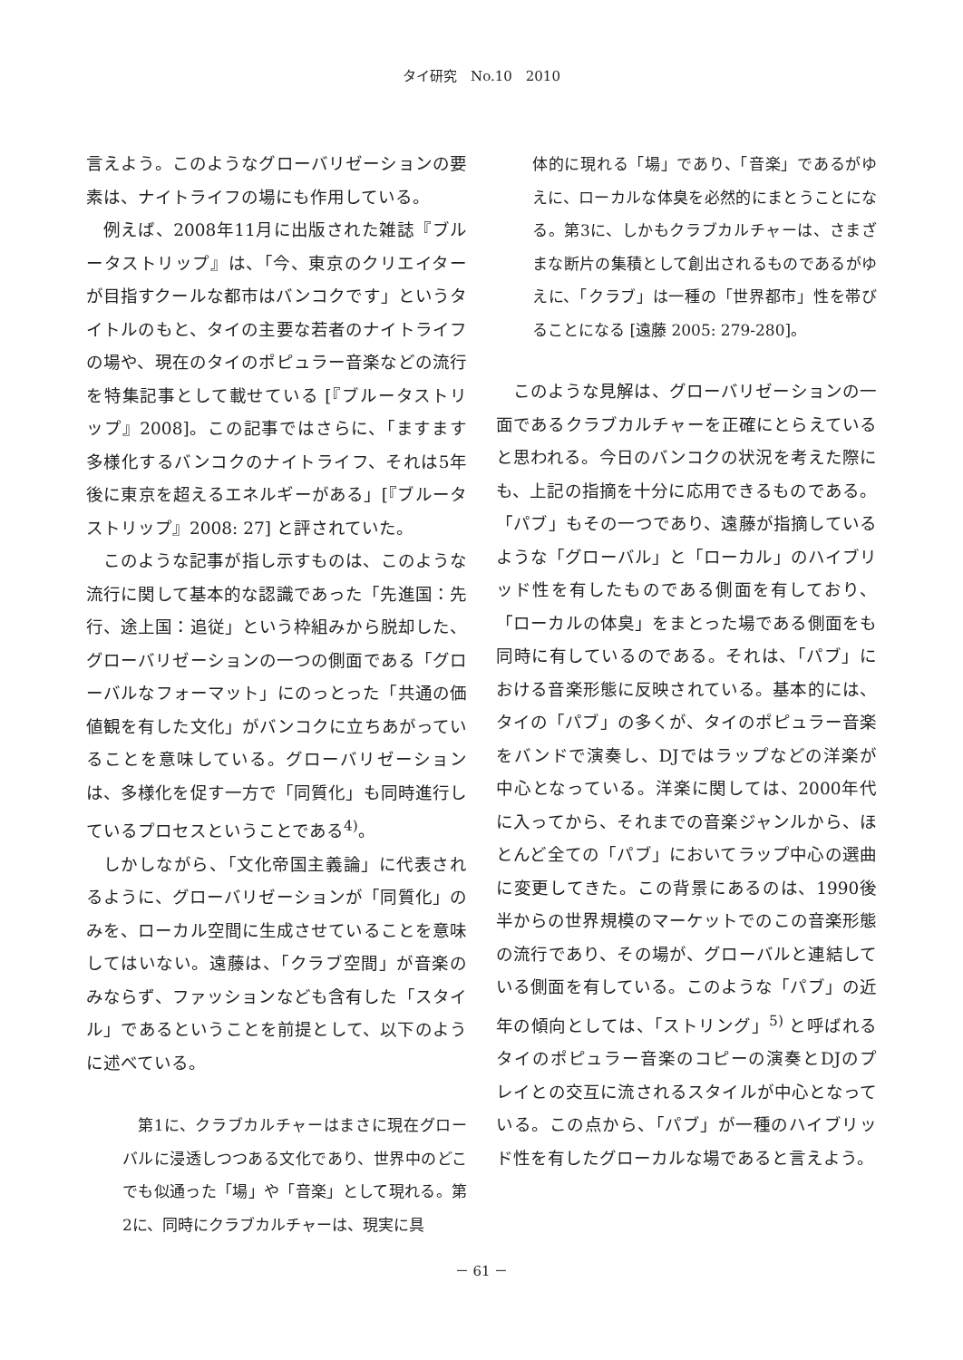タイ研究　No.10　2010
言えよう。このようなグローバリゼーションの要素は、ナイトライフの場にも作用している。
例えば、2008年11月に出版された雑誌『ブルータストリップ』は、「今、東京のクリエイターが目指すクールな都市はバンコクです」というタイトルのもと、タイの主要な若者のナイトライフの場や、現在のタイのポピュラー音楽などの流行を特集記事として載せている [『ブルータストリップ』2008]。この記事ではさらに、「ますます多様化するバンコクのナイトライフ、それは5年後に東京を超えるエネルギーがある」[『ブルータストリップ』2008: 27] と評されていた。
このような記事が指し示すものは、このような流行に関して基本的な認識であった「先進国：先行、途上国：追従」という枠組みから脱却した、グローバリゼーションの一つの側面である「グローバルなフォーマット」にのっとった「共通の価値観を有した文化」がバンコクに立ちあがっていることを意味している。グローバリゼーションは、多様化を促す一方で「同質化」も同時進行しているプロセスということである<sup>4)</sup>。
しかしながら、「文化帝国主義論」に代表されるように、グローバリゼーションが「同質化」のみを、ローカル空間に生成させていることを意味してはいない。遠藤は、「クラブ空間」が音楽のみならず、ファッションなども含有した「スタイル」であるということを前提として、以下のように述べている。
第1に、クラブカルチャーはまさに現在グローバルに浸透しつつある文化であり、世界中のどこでも似通った「場」や「音楽」として現れる。第2に、同時にクラブカルチャーは、現実に具
体的に現れる「場」であり、「音楽」であるがゆえに、ローカルな体臭を必然的にまとうことになる。第3に、しかもクラブカルチャーは、さまざまな断片の集積として創出されるものであるがゆえに、「クラブ」は一種の「世界都市」性を帯びることになる [遠藤 2005: 279-280]。
このような見解は、グローバリゼーションの一面であるクラブカルチャーを正確にとらえていると思われる。今日のバンコクの状況を考えた際にも、上記の指摘を十分に応用できるものである。「パブ」もその一つであり、遠藤が指摘しているような「グローバル」と「ローカル」のハイブリッド性を有したものである側面を有しており、「ローカルの体臭」をまとった場である側面をも同時に有しているのである。それは、「パブ」における音楽形態に反映されている。基本的には、タイの「パブ」の多くが、タイのポピュラー音楽をバンドで演奏し、DJではラップなどの洋楽が中心となっている。洋楽に関しては、2000年代に入ってから、それまでの音楽ジャンルから、ほとんど全ての「パブ」においてラップ中心の選曲に変更してきた。この背景にあるのは、1990後半からの世界規模のマーケットでのこの音楽形態の流行であり、その場が、グローバルと連結している側面を有している。このような「パブ」の近年の傾向としては、「ストリング」<sup>5)</sup> と呼ばれるタイのポピュラー音楽のコピーの演奏とDJのプレイとの交互に流されるスタイルが中心となっている。この点から、「パブ」が一種のハイブリッド性を有したグローカルな場であると言えよう。
－ 61 －